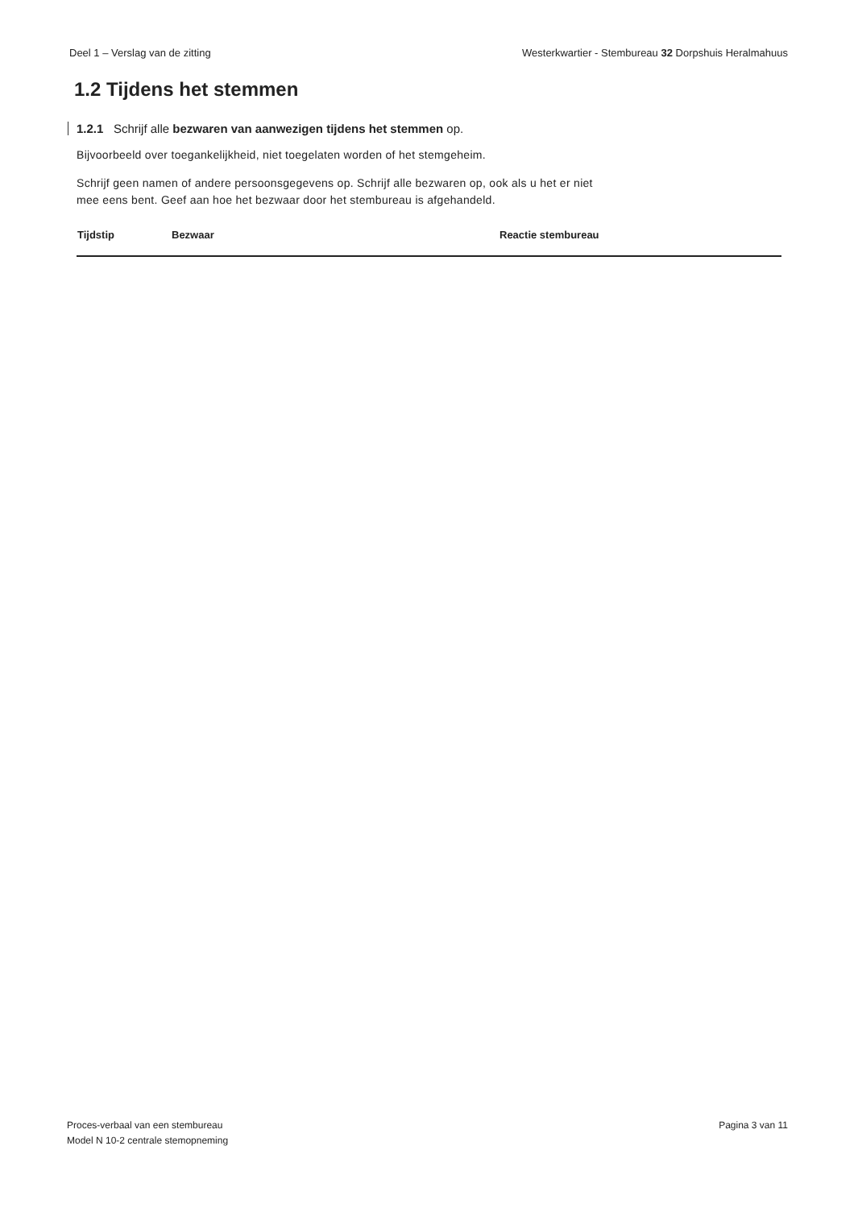Deel 1 – Verslag van de zitting Westerkwartier - Stembureau 32 Dorpshuis Heralmahuus
1.2 Tijdens het stemmen
1.2.1 Schrijf alle bezwaren van aanwezigen tijdens het stemmen op.
Bijvoorbeeld over toegankelijkheid, niet toegelaten worden of het stemgeheim.
Schrijf geen namen of andere persoonsgegevens op. Schrijf alle bezwaren op, ook als u het er niet mee eens bent. Geef aan hoe het bezwaar door het stembureau is afgehandeld.
| Tijdstip | Bezwaar | Reactie stembureau |
| --- | --- | --- |
Proces-verbaal van een stembureau
Model N 10-2 centrale stemopneming
Pagina 3 van 11